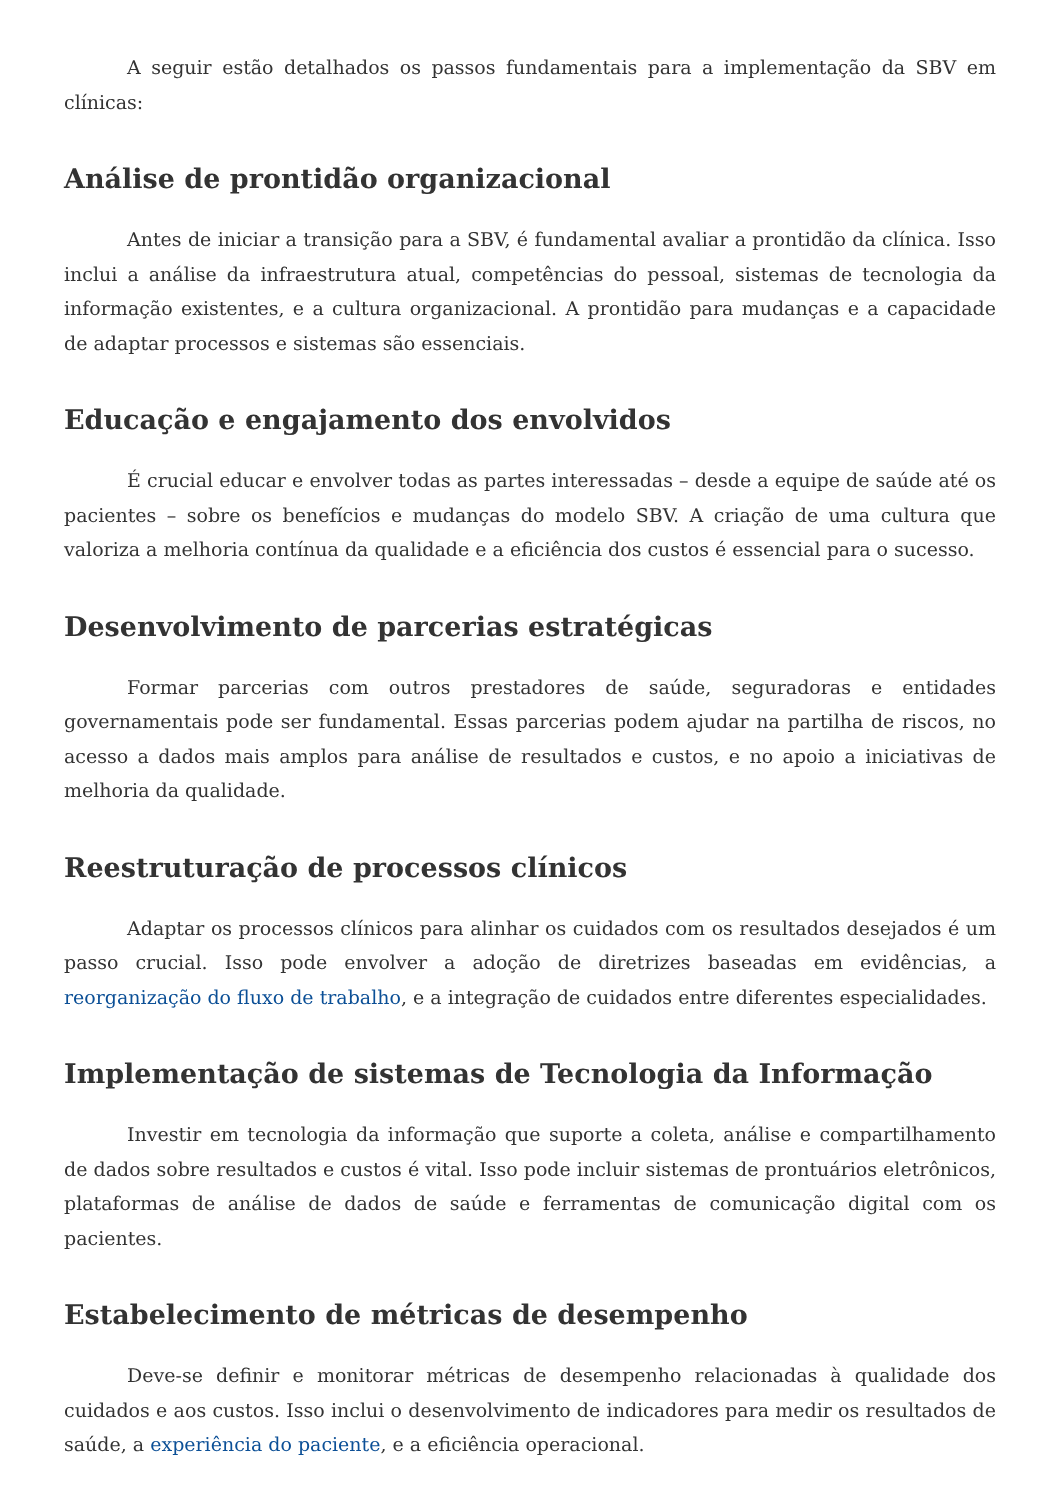A seguir estão detalhados os passos fundamentais para a implementação da SBV em clínicas:
Análise de prontidão organizacional
Antes de iniciar a transição para a SBV, é fundamental avaliar a prontidão da clínica. Isso inclui a análise da infraestrutura atual, competências do pessoal, sistemas de tecnologia da informação existentes, e a cultura organizacional. A prontidão para mudanças e a capacidade de adaptar processos e sistemas são essenciais.
Educação e engajamento dos envolvidos
É crucial educar e envolver todas as partes interessadas – desde a equipe de saúde até os pacientes – sobre os benefícios e mudanças do modelo SBV. A criação de uma cultura que valoriza a melhoria contínua da qualidade e a eficiência dos custos é essencial para o sucesso.
Desenvolvimento de parcerias estratégicas
Formar parcerias com outros prestadores de saúde, seguradoras e entidades governamentais pode ser fundamental. Essas parcerias podem ajudar na partilha de riscos, no acesso a dados mais amplos para análise de resultados e custos, e no apoio a iniciativas de melhoria da qualidade.
Reestruturação de processos clínicos
Adaptar os processos clínicos para alinhar os cuidados com os resultados desejados é um passo crucial. Isso pode envolver a adoção de diretrizes baseadas em evidências, a reorganização do fluxo de trabalho, e a integração de cuidados entre diferentes especialidades.
Implementação de sistemas de Tecnologia da Informação
Investir em tecnologia da informação que suporte a coleta, análise e compartilhamento de dados sobre resultados e custos é vital. Isso pode incluir sistemas de prontuários eletrônicos, plataformas de análise de dados de saúde e ferramentas de comunicação digital com os pacientes.
Estabelecimento de métricas de desempenho
Deve-se definir e monitorar métricas de desempenho relacionadas à qualidade dos cuidados e aos custos. Isso inclui o desenvolvimento de indicadores para medir os resultados de saúde, a experiência do paciente, e a eficiência operacional.